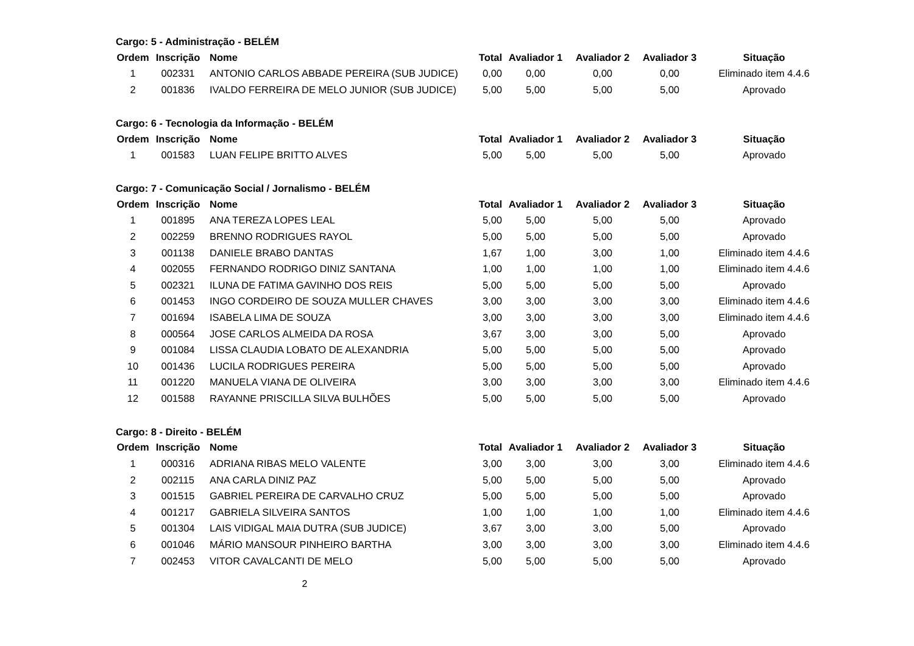Cargo: 5 - Administração - BELÉM
| Ordem | Inscrição | Nome | Total | Avaliador 1 | Avaliador 2 | Avaliador 3 | Situação |
| --- | --- | --- | --- | --- | --- | --- | --- |
| 1 | 002331 | ANTONIO CARLOS ABBADE PEREIRA (SUB JUDICE) | 0,00 | 0,00 | 0,00 | 0,00 | Eliminado item 4.4.6 |
| 2 | 001836 | IVALDO FERREIRA DE MELO JUNIOR (SUB JUDICE) | 5,00 | 5,00 | 5,00 | 5,00 | Aprovado |
Cargo: 6 - Tecnologia da Informação - BELÉM
| Ordem | Inscrição | Nome | Total | Avaliador 1 | Avaliador 2 | Avaliador 3 | Situação |
| --- | --- | --- | --- | --- | --- | --- | --- |
| 1 | 001583 | LUAN FELIPE BRITTO ALVES | 5,00 | 5,00 | 5,00 | 5,00 | Aprovado |
Cargo: 7 - Comunicação Social / Jornalismo - BELÉM
| Ordem | Inscrição | Nome | Total | Avaliador 1 | Avaliador 2 | Avaliador 3 | Situação |
| --- | --- | --- | --- | --- | --- | --- | --- |
| 1 | 001895 | ANA TEREZA LOPES LEAL | 5,00 | 5,00 | 5,00 | 5,00 | Aprovado |
| 2 | 002259 | BRENNO RODRIGUES RAYOL | 5,00 | 5,00 | 5,00 | 5,00 | Aprovado |
| 3 | 001138 | DANIELE BRABO DANTAS | 1,67 | 1,00 | 3,00 | 1,00 | Eliminado item 4.4.6 |
| 4 | 002055 | FERNANDO RODRIGO DINIZ SANTANA | 1,00 | 1,00 | 1,00 | 1,00 | Eliminado item 4.4.6 |
| 5 | 002321 | ILUNA DE FATIMA GAVINHO DOS REIS | 5,00 | 5,00 | 5,00 | 5,00 | Aprovado |
| 6 | 001453 | INGO CORDEIRO DE SOUZA MULLER CHAVES | 3,00 | 3,00 | 3,00 | 3,00 | Eliminado item 4.4.6 |
| 7 | 001694 | ISABELA LIMA DE SOUZA | 3,00 | 3,00 | 3,00 | 3,00 | Eliminado item 4.4.6 |
| 8 | 000564 | JOSE CARLOS ALMEIDA DA ROSA | 3,67 | 3,00 | 3,00 | 5,00 | Aprovado |
| 9 | 001084 | LISSA CLAUDIA LOBATO DE ALEXANDRIA | 5,00 | 5,00 | 5,00 | 5,00 | Aprovado |
| 10 | 001436 | LUCILA RODRIGUES PEREIRA | 5,00 | 5,00 | 5,00 | 5,00 | Aprovado |
| 11 | 001220 | MANUELA VIANA DE OLIVEIRA | 3,00 | 3,00 | 3,00 | 3,00 | Eliminado item 4.4.6 |
| 12 | 001588 | RAYANNE PRISCILLA SILVA BULHÕES | 5,00 | 5,00 | 5,00 | 5,00 | Aprovado |
Cargo: 8 - Direito - BELÉM
| Ordem | Inscrição | Nome | Total | Avaliador 1 | Avaliador 2 | Avaliador 3 | Situação |
| --- | --- | --- | --- | --- | --- | --- | --- |
| 1 | 000316 | ADRIANA RIBAS MELO VALENTE | 3,00 | 3,00 | 3,00 | 3,00 | Eliminado item 4.4.6 |
| 2 | 002115 | ANA CARLA DINIZ PAZ | 5,00 | 5,00 | 5,00 | 5,00 | Aprovado |
| 3 | 001515 | GABRIEL PEREIRA DE CARVALHO CRUZ | 5,00 | 5,00 | 5,00 | 5,00 | Aprovado |
| 4 | 001217 | GABRIELA SILVEIRA SANTOS | 1,00 | 1,00 | 1,00 | 1,00 | Eliminado item 4.4.6 |
| 5 | 001304 | LAIS VIDIGAL MAIA DUTRA (SUB JUDICE) | 3,67 | 3,00 | 3,00 | 5,00 | Aprovado |
| 6 | 001046 | MÁRIO MANSOUR PINHEIRO BARTHA | 3,00 | 3,00 | 3,00 | 3,00 | Eliminado item 4.4.6 |
| 7 | 002453 | VITOR CAVALCANTI DE MELO | 5,00 | 5,00 | 5,00 | 5,00 | Aprovado |
2